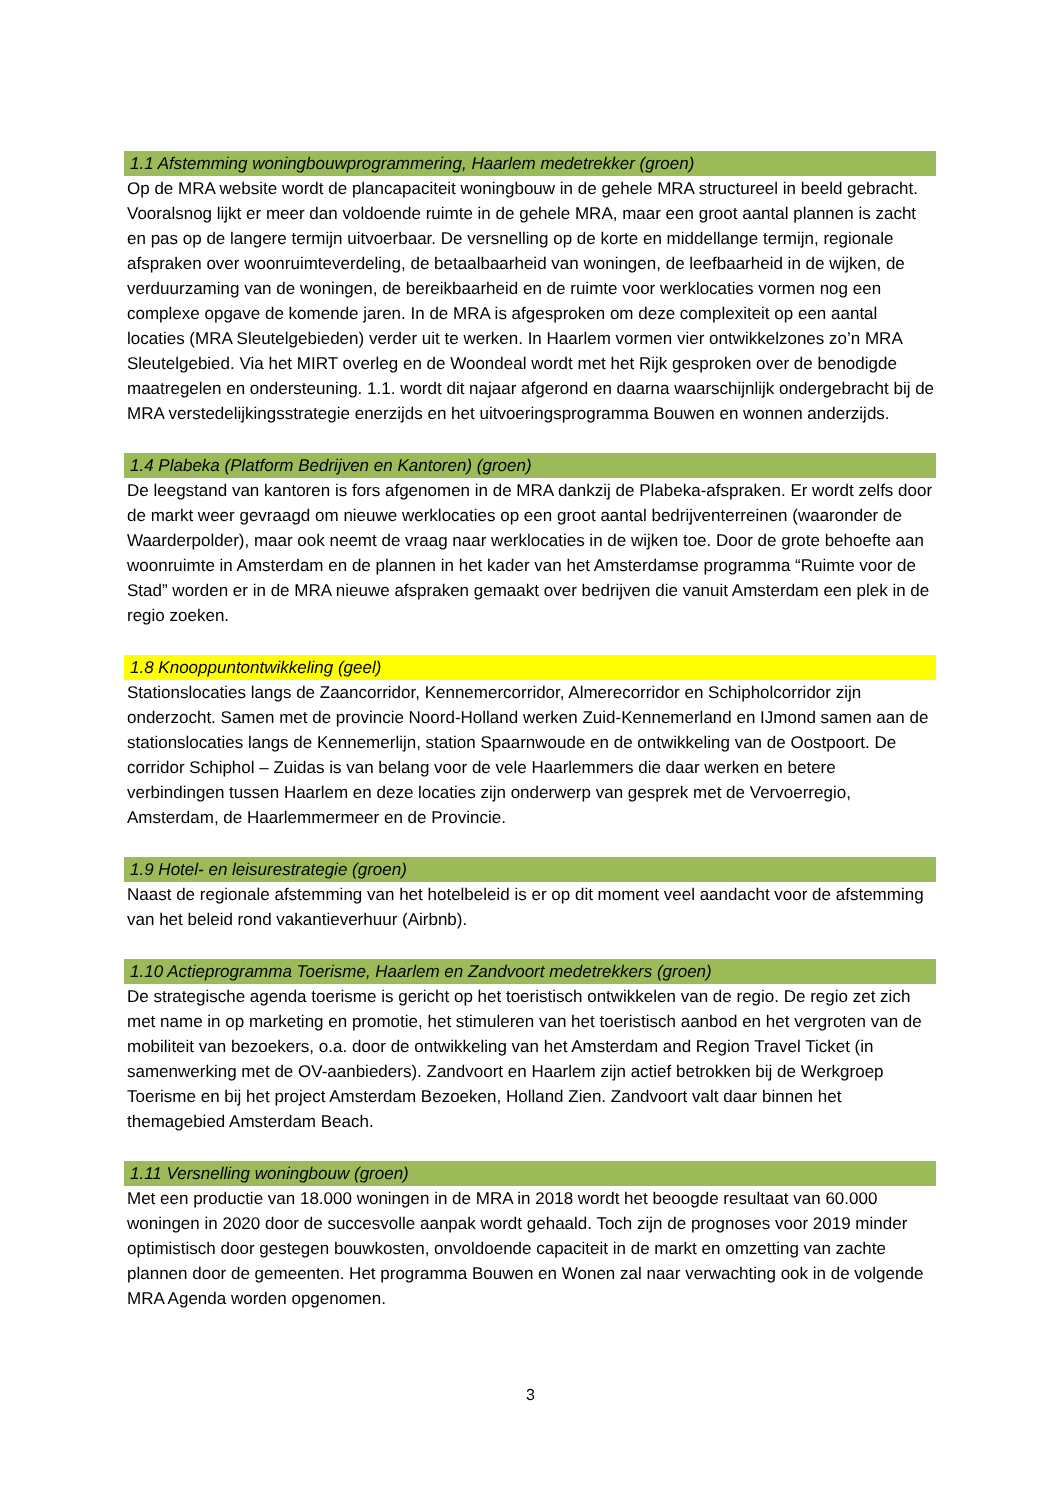1.1 Afstemming woningbouwprogrammering, Haarlem medetrekker (groen)
Op de MRA website wordt de plancapaciteit woningbouw in de gehele MRA structureel in beeld gebracht. Vooralsnog lijkt er meer dan voldoende ruimte in de gehele MRA, maar een groot aantal plannen is zacht en pas op de langere termijn uitvoerbaar. De versnelling op de korte en middellange termijn, regionale afspraken over woonruimteverdeling, de betaalbaarheid van woningen, de leefbaarheid in de wijken, de verduurzaming van de woningen, de bereikbaarheid en de ruimte voor werklocaties vormen nog een complexe opgave de komende jaren. In de MRA is afgesproken om deze complexiteit op een aantal locaties (MRA Sleutelgebieden) verder uit te werken. In Haarlem vormen vier ontwikkelzones zo’n MRA Sleutelgebied. Via het MIRT overleg en de Woondeal wordt met het Rijk gesproken over de benodigde maatregelen en ondersteuning. 1.1. wordt dit najaar afgerond en daarna waarschijnlijk ondergebracht bij de MRA verstedelijkingsstrategie enerzijds en het uitvoeringsprogramma Bouwen en wonnen anderzijds.
1.4 Plabeka (Platform Bedrijven en Kantoren) (groen)
De leegstand van kantoren is fors afgenomen in de MRA dankzij de Plabeka-afspraken. Er wordt zelfs door de markt weer gevraagd om nieuwe werklocaties op een groot aantal bedrijventerreinen (waaronder de Waarderpolder), maar ook neemt de vraag naar werklocaties in de wijken toe. Door de grote behoefte aan woonruimte in Amsterdam en de plannen in het kader van het Amsterdamse programma “Ruimte voor de Stad” worden er in de MRA nieuwe afspraken gemaakt over bedrijven die vanuit Amsterdam een plek in de regio zoeken.
1.8 Knooppuntontwikkeling (geel)
Stationslocaties langs de Zaancorridor, Kennemercorridor, Almerecorridor en Schipholcorridor zijn onderzocht. Samen met de provincie Noord-Holland werken Zuid-Kennemerland en IJmond samen aan de stationslocaties langs de Kennemerlijn, station Spaarnwoude en de ontwikkeling van de Oostpoort. De corridor Schiphol – Zuidas is van belang voor de vele Haarlemmers die daar werken en betere verbindingen tussen Haarlem en deze locaties zijn onderwerp van gesprek met de Vervoerregio, Amsterdam, de Haarlemmermeer en de Provincie.
1.9 Hotel- en leisurestrategie (groen)
Naast de regionale afstemming van het hotelbeleid is er op dit moment veel aandacht voor de afstemming van het beleid rond vakantieverhuur (Airbnb).
1.10 Actieprogramma Toerisme, Haarlem en Zandvoort medetrekkers (groen)
De strategische agenda toerisme is gericht op het toeristisch ontwikkelen van de regio. De regio zet zich met name in op marketing en promotie, het stimuleren van het toeristisch aanbod en het vergroten van de mobiliteit van bezoekers, o.a. door de ontwikkeling van het Amsterdam and Region Travel Ticket (in samenwerking met de OV-aanbieders). Zandvoort en Haarlem zijn actief betrokken bij de Werkgroep Toerisme en bij het project Amsterdam Bezoeken, Holland Zien. Zandvoort valt daar binnen het themagebied Amsterdam Beach.
1.11 Versnelling woningbouw (groen)
Met een productie van 18.000 woningen in de MRA in 2018 wordt het beoogde resultaat van 60.000 woningen in 2020 door de succesvolle aanpak wordt gehaald. Toch zijn de prognoses voor 2019 minder optimistisch door gestegen bouwkosten, onvoldoende capaciteit in de markt en omzetting van zachte plannen door de gemeenten. Het programma Bouwen en Wonen zal naar verwachting ook in de volgende MRA Agenda worden opgenomen.
3